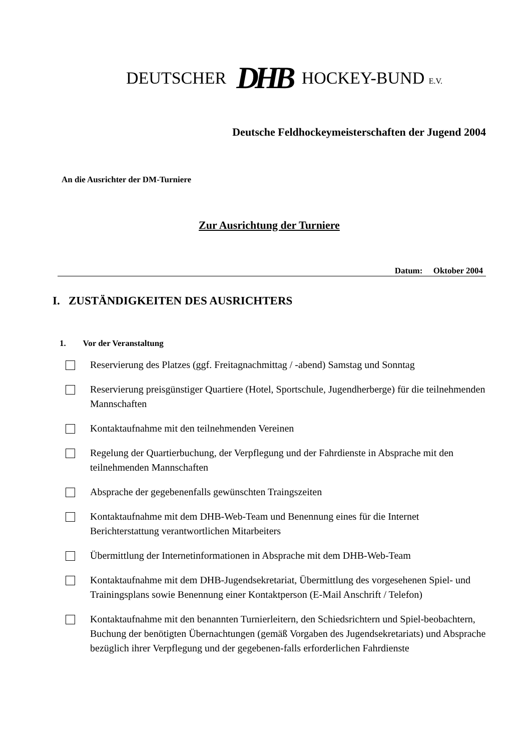DEUTSCHER DHB HOCKEY-BUND E.V.
Deutsche Feldhockeymeisterschaften der Jugend 2004
An die Ausrichter der DM-Turniere
Zur Ausrichtung der Turniere
Datum: Oktober 2004
I. ZUSTÄNDIGKEITEN DES AUSRICHTERS
1. Vor der Veranstaltung
Reservierung des Platzes (ggf. Freitagnachmittag / -abend) Samstag und Sonntag
Reservierung preisgünstiger Quartiere (Hotel, Sportschule, Jugendherberge) für die teilnehmenden Mannschaften
Kontaktaufnahme mit den teilnehmenden Vereinen
Regelung der Quartierbuchung, der Verpflegung und der Fahrdienste in Absprache mit den teilnehmenden Mannschaften
Absprache der gegebenenfalls gewünschten Traingszeiten
Kontaktaufnahme mit dem DHB-Web-Team und Benennung eines für die Internet Berichterstattung verantwortlichen Mitarbeiters
Übermittlung der Internetinformationen in Absprache mit dem DHB-Web-Team
Kontaktaufnahme mit dem DHB-Jugendsekretariat, Übermittlung des vorgesehenen Spiel- und Trainingsplans sowie Benennung einer Kontaktperson (E-Mail Anschrift / Telefon)
Kontaktaufnahme mit den benannten Turnierleitern, den Schiedsrichtern und Spiel-beobachtern, Buchung der benötigten Übernachtungen (gemäß Vorgaben des Jugendsekretariats) und Absprache bezüglich ihrer Verpflegung und der gegebenen-falls erforderlichen Fahrdienste